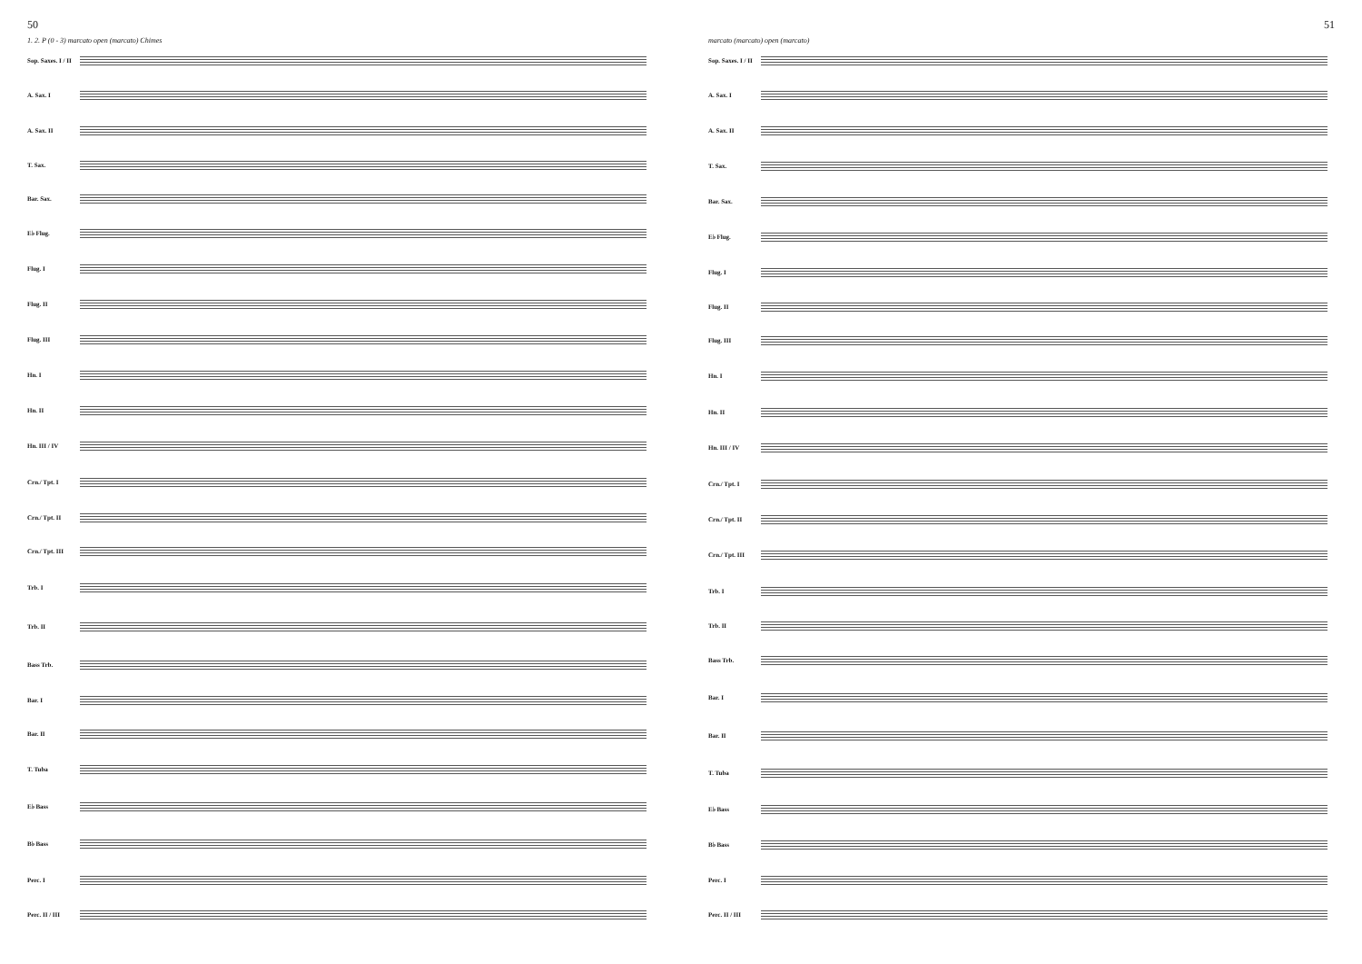50
1. 2. P (0 - 3) marcato open (marcato) Chimes
Sop. Saxes. I / II
A. Sax. I
A. Sax. II
T. Sax.
Bar. Sax.
E♭ Flug.
Flug. I
Flug. II
Flug. III
Hn. I
Hn. II
Hn. III / IV
Crn./ Tpt. I
Crn./ Tpt. II
Crn./ Tpt. III
Trb. I
Trb. II
Bass Trb.
Bar. I
Bar. II
T. Tuba
E♭ Bass
B♭ Bass
Perc. I
Perc. II / III
51
marcato (marcato) open (marcato)
Sop. Saxes. I / II
A. Sax. I
A. Sax. II
T. Sax.
Bar. Sax.
E♭ Flug.
Flug. I
Flug. II
Flug. III
Hn. I
Hn. II
Hn. III / IV
Crn./ Tpt. I
Crn./ Tpt. II
Crn./ Tpt. III
Trb. I
Trb. II
Bass Trb.
Bar. I
Bar. II
T. Tuba
E♭ Bass
B♭ Bass
Perc. I
Perc. II / III